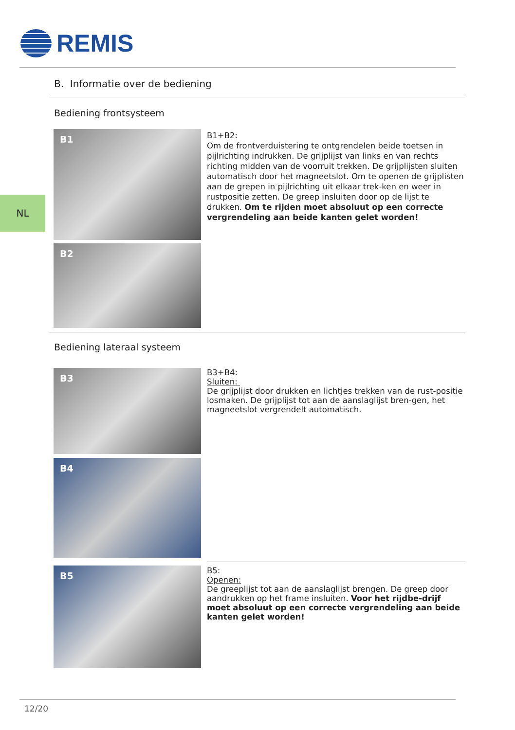REMIS
B. Informatie over de bediening
Bediening frontsysteem
NL
B1
B2
B1+B2:
Om de frontverduistering te ontgrendelen beide toetsen in pijlrichting indrukken. De grijplijst van links en van rechts richting midden van de voorruit trekken. De grijplijsten sluiten automatisch door het magneetslot. Om te openen de grijplisten aan de grepen in pijlrichting uit elkaar trek-ken en weer in rustpositie zetten. De greep insluiten door op de lijst te drukken. Om te rijden moet absoluut op een correcte vergrendeling aan beide kanten gelet worden!
Bediening lateraal systeem
B3
B4
B3+B4:
Sluiten:
De grijplijst door drukken en lichtjes trekken van de rust-positie losmaken. De grijplijst tot aan de aanslaglijst bren-gen, het magneetslot vergrendelt automatisch.
B5
B5:
Openen:
De greeplijst tot aan de aanslaglijst brengen. De greep door aandrukken op het frame insluiten. Voor het rijdbe-drijf moet absoluut op een correcte vergrendeling aan beide kanten gelet worden!
12/20